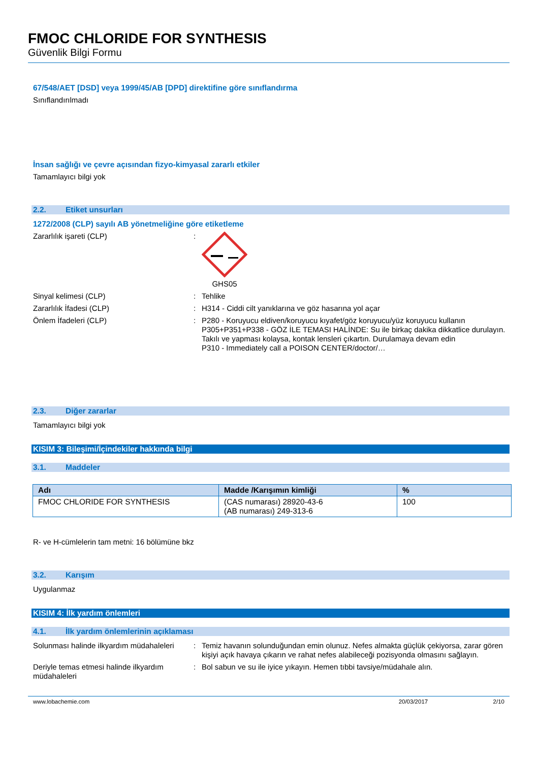FMOC CHLORIDE FOR SYNTHESIS
Güvenlik Bilgi Formu
67/548/AET [DSD] veya 1999/45/AB [DPD] direktifine göre sınıflandırma
Sınıflandırılmadı
İnsan sağlığı ve çevre açısından fizyo-kimyasal zararlı etkiler
Tamamlayıcı bilgi yok
2.2. Etiket unsurları
1272/2008 (CLP) sayılı AB yönetmeliğine göre etiketleme
Zararlılık işareti (CLP) : GHS05
Sinyal kelimesi (CLP) : Tehlike
Zararlılık İfadesi (CLP) : H314 - Ciddi cilt yanıklarına ve göz hasarına yol açar
Önlem İfadeleri (CLP) : P280 - Koruyucu eldiven/koruyucu kıyafet/göz koruyucu/yüz koruyucu kullanın
P305+P351+P338 - GÖZ İLE TEMASI HALİNDE: Su ile birkaç dakika dikkatlice durulayın. Takılı ve yapması kolaysa, kontak lensleri çıkartın. Durulamaya devam edin
P310 - Immediately call a POISON CENTER/doctor/…
2.3. Diğer zararlar
Tamamlayıcı bilgi yok
KISIM 3: Bileşimi/İçindekiler hakkında bilgi
3.1. Maddeler
| Adı | Madde /Karışımın kimliği | % |
| --- | --- | --- |
| FMOC CHLORIDE FOR SYNTHESIS | (CAS numarası) 28920-43-6 (AB numarası) 249-313-6 | 100 |
R- ve H-cümlelerin tam metni: 16 bölümüne bkz
3.2. Karışım
Uygulanmaz
KISIM 4: İlk yardım önlemleri
4.1. İlk yardım önlemlerinin açıklaması
Solunması halinde ilkyardım müdahaleleri
: Temiz havanın solunduğundan emin olunuz. Nefes almakta güçlük çekiyorsa, zarar gören kişiyi açık havaya çıkarın ve rahat nefes alabileceği pozisyonda olmasını sağlayın.
Deriyle temas etmesi halinde ilkyardım müdahaleleri
: Bol sabun ve su ile iyice yıkayın. Hemen tıbbi tavsiye/müdahale alın.
www.lobachemie.com 20/03/2017 2/10